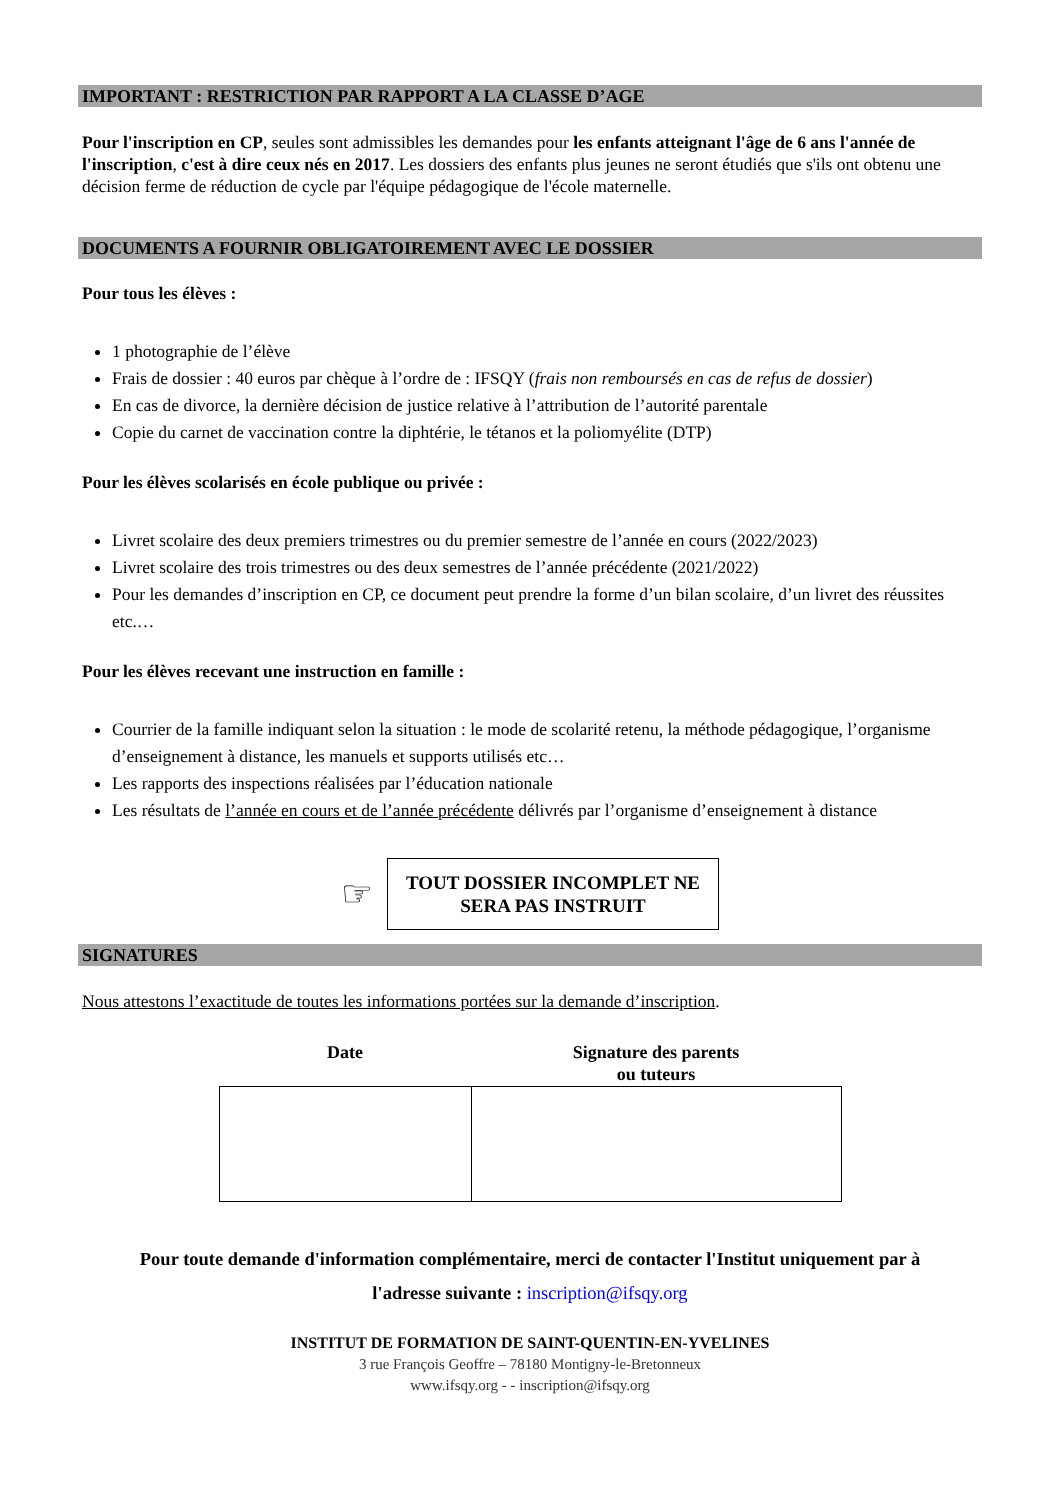IMPORTANT : RESTRICTION PAR RAPPORT A LA CLASSE D’AGE
Pour l'inscription en CP, seules sont admissibles les demandes pour les enfants atteignant l'âge de 6 ans l'année de l'inscription, c'est à dire ceux nés en 2017. Les dossiers des enfants plus jeunes ne seront étudiés que s'ils ont obtenu une décision ferme de réduction de cycle par l'équipe pédagogique de l'école maternelle.
DOCUMENTS A FOURNIR OBLIGATOIREMENT AVEC LE DOSSIER
Pour tous les élèves :
1 photographie de l’élève
Frais de dossier : 40 euros par chèque à l’ordre de : IFSQY (frais non remboursés en cas de refus de dossier)
En cas de divorce, la dernière décision de justice relative à l’attribution de l’autorité parentale
Copie du carnet de vaccination contre la diphtérie, le tétanos et la poliomyélite (DTP)
Pour les élèves scolarisés en école publique ou privée :
Livret scolaire des deux premiers trimestres ou du premier semestre de l’année en cours (2022/2023)
Livret scolaire des trois trimestres ou des deux semestres de l’année précédente (2021/2022)
Pour les demandes d’inscription en CP, ce document peut prendre la forme d’un bilan scolaire, d’un livret des réussites etc.…
Pour les élèves recevant une instruction en famille :
Courrier de la famille indiquant selon la situation : le mode de scolarité retenu, la méthode pédagogique, l’organisme d’enseignement à distance, les manuels et supports utilisés etc…
Les rapports des inspections réalisées par l’éducation nationale
Les résultats de l’année en cours et de l’année précédente délivrés par l’organisme d’enseignement à distance
☞
TOUT DOSSIER INCOMPLET NE
SERA PAS INSTRUIT
SIGNATURES
Nous attestons l’exactitude de toutes les informations portées sur la demande d’inscription.
| Date | Signature des parents ou tuteurs |
| --- | --- |
Pour toute demande d'information complémentaire, merci de contacter l'Institut uniquement par à
l'adresse suivante : inscription@ifsqy.org
INSTITUT DE FORMATION DE SAINT-QUENTIN-EN-YVELINES
3 rue François Geoffre – 78180 Montigny-le-Bretonneux
www.ifsqy.org - - inscription@ifsqy.org